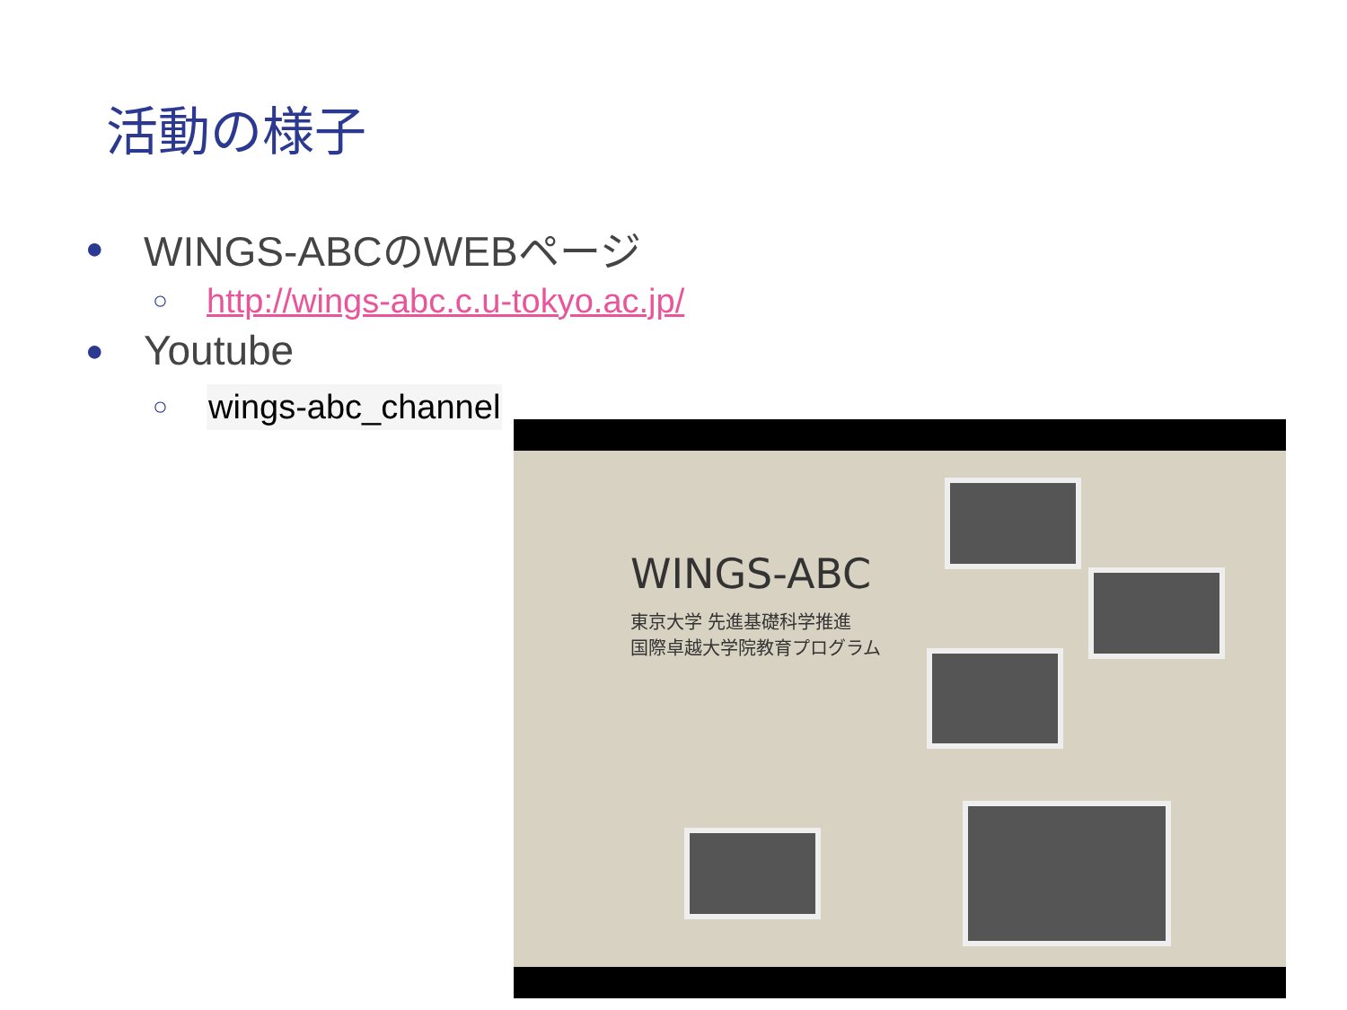活動の様子
● WINGS-ABCのWEBページ
○ http://wings-abc.c.u-tokyo.ac.jp/
● Youtube
○ wings-abc_channel
WINGS-ABC
東京大学 先進基礎科学推進
国際卓越大学院教育プログラム